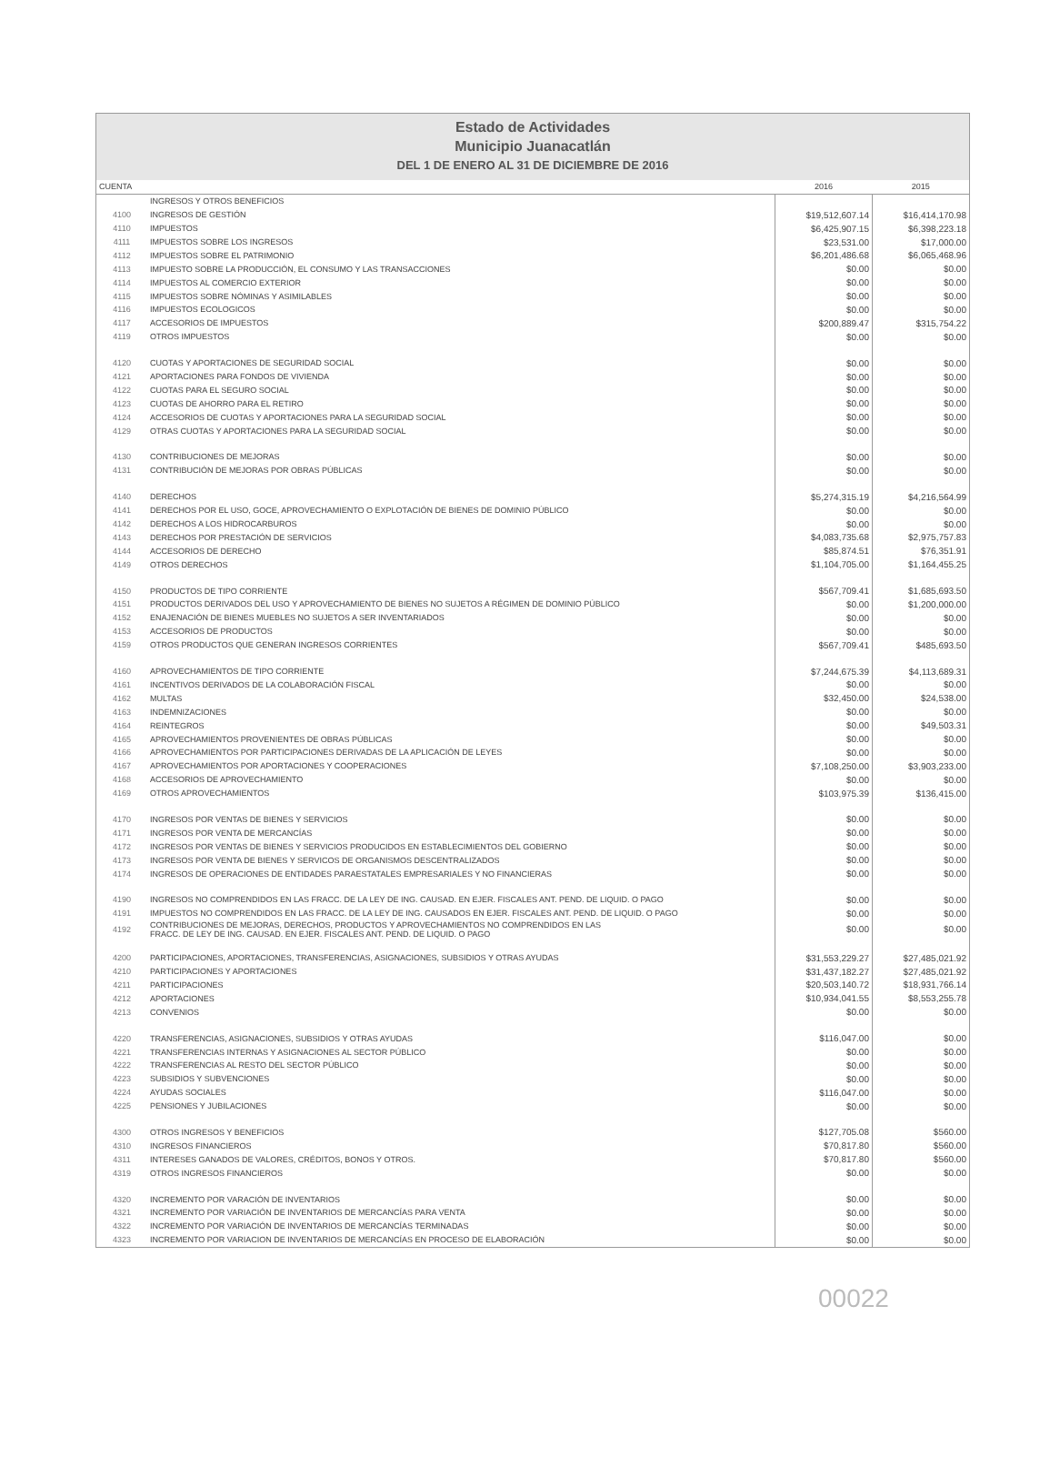Estado de Actividades
Municipio Juanacatlán
DEL 1 DE ENERO AL 31 DE DICIEMBRE DE 2016
| CUENTA | | 2016 | 2015 |
| --- | --- | --- | --- |
| | INGRESOS Y OTROS BENEFICIOS | | |
| 4100 | INGRESOS DE GESTIÓN | $19,512,607.14 | $16,414,170.98 |
| 4110 | IMPUESTOS | $6,425,907.15 | $6,398,223.18 |
| 4111 | IMPUESTOS SOBRE LOS INGRESOS | $23,531.00 | $17,000.00 |
| 4112 | IMPUESTOS SOBRE EL PATRIMONIO | $6,201,486.68 | $6,065,468.96 |
| 4113 | IMPUESTO SOBRE LA PRODUCCIÓN, EL CONSUMO Y LAS TRANSACCIONES | $0.00 | $0.00 |
| 4114 | IMPUESTOS AL COMERCIO EXTERIOR | $0.00 | $0.00 |
| 4115 | IMPUESTOS SOBRE NÓMINAS Y ASIMILABLES | $0.00 | $0.00 |
| 4116 | IMPUESTOS ECOLOGICOS | $0.00 | $0.00 |
| 4117 | ACCESORIOS DE IMPUESTOS | $200,889.47 | $315,754.22 |
| 4119 | OTROS IMPUESTOS | $0.00 | $0.00 |
| 4120 | CUOTAS Y APORTACIONES DE SEGURIDAD SOCIAL | $0.00 | $0.00 |
| 4121 | APORTACIONES PARA FONDOS DE VIVIENDA | $0.00 | $0.00 |
| 4122 | CUOTAS PARA EL SEGURO SOCIAL | $0.00 | $0.00 |
| 4123 | CUOTAS DE AHORRO PARA EL RETIRO | $0.00 | $0.00 |
| 4124 | ACCESORIOS DE CUOTAS Y APORTACIONES PARA LA SEGURIDAD SOCIAL | $0.00 | $0.00 |
| 4129 | OTRAS CUOTAS Y APORTACIONES PARA LA SEGURIDAD SOCIAL | $0.00 | $0.00 |
| 4130 | CONTRIBUCIONES DE MEJORAS | $0.00 | $0.00 |
| 4131 | CONTRIBUCIÓN DE MEJORAS POR OBRAS PÚBLICAS | $0.00 | $0.00 |
| 4140 | DERECHOS | $5,274,315.19 | $4,216,564.99 |
| 4141 | DERECHOS POR EL USO, GOCE, APROVECHAMIENTO O EXPLOTACIÓN DE BIENES DE DOMINIO PÚBLICO | $0.00 | $0.00 |
| 4142 | DERECHOS A LOS HIDROCARBUROS | $0.00 | $0.00 |
| 4143 | DERECHOS POR PRESTACIÓN DE SERVICIOS | $4,083,735.68 | $2,975,757.83 |
| 4144 | ACCESORIOS DE DERECHO | $85,874.51 | $76,351.91 |
| 4149 | OTROS DERECHOS | $1,104,705.00 | $1,164,455.25 |
| 4150 | PRODUCTOS DE TIPO CORRIENTE | $567,709.41 | $1,685,693.50 |
| 4151 | PRODUCTOS DERIVADOS DEL USO Y APROVECHAMIENTO DE BIENES NO SUJETOS A RÉGIMEN DE DOMINIO PÚBLICO | $0.00 | $1,200,000.00 |
| 4152 | ENAJENACIÓN DE BIENES MUEBLES NO SUJETOS A SER INVENTARIADOS | $0.00 | $0.00 |
| 4153 | ACCESORIOS DE PRODUCTOS | $0.00 | $0.00 |
| 4159 | OTROS PRODUCTOS QUE GENERAN INGRESOS CORRIENTES | $567,709.41 | $485,693.50 |
| 4160 | APROVECHAMIENTOS DE TIPO CORRIENTE | $7,244,675.39 | $4,113,689.31 |
| 4161 | INCENTIVOS DERIVADOS DE LA COLABORACIÓN FISCAL | $0.00 | $0.00 |
| 4162 | MULTAS | $32,450.00 | $24,538.00 |
| 4163 | INDEMNIZACIONES | $0.00 | $0.00 |
| 4164 | REINTEGROS | $0.00 | $49,503.31 |
| 4165 | APROVECHAMIENTOS PROVENIENTES DE OBRAS PÚBLICAS | $0.00 | $0.00 |
| 4166 | APROVECHAMIENTOS POR PARTICIPACIONES DERIVADAS DE LA APLICACIÓN DE LEYES | $0.00 | $0.00 |
| 4167 | APROVECHAMIENTOS POR APORTACIONES Y COOPERACIONES | $7,108,250.00 | $3,903,233.00 |
| 4168 | ACCESORIOS DE APROVECHAMIENTO | $0.00 | $0.00 |
| 4169 | OTROS APROVECHAMIENTOS | $103,975.39 | $136,415.00 |
| 4170 | INGRESOS POR VENTAS DE BIENES Y SERVICIOS | $0.00 | $0.00 |
| 4171 | INGRESOS POR VENTA DE MERCANCÍAS | $0.00 | $0.00 |
| 4172 | INGRESOS POR VENTAS DE BIENES Y SERVICIOS PRODUCIDOS EN ESTABLECIMIENTOS DEL GOBIERNO | $0.00 | $0.00 |
| 4173 | INGRESOS POR VENTA DE BIENES Y SERVICOS DE ORGANISMOS DESCENTRALIZADOS | $0.00 | $0.00 |
| 4174 | INGRESOS DE OPERACIONES DE ENTIDADES PARAESTATALES EMPRESARIALES Y NO FINANCIERAS | $0.00 | $0.00 |
| 4190 | INGRESOS NO COMPRENDIDOS EN LAS FRACC. DE LA LEY DE ING. CAUSAD. EN EJER. FISCALES ANT. PEND. DE LIQUID. O PAGO | $0.00 | $0.00 |
| 4191 | IMPUESTOS NO COMPRENDIDOS EN LAS FRACC. DE LA LEY DE ING. CAUSADOS EN EJER. FISCALES ANT. PEND. DE LIQUID. O PAGO | $0.00 | $0.00 |
| 4192 | CONTRIBUCIONES DE MEJORAS, DERECHOS, PRODUCTOS Y APROVECHAMIENTOS NO COMPRENDIDOS EN LAS FRACC. DE LEY DE ING. CAUSAD. EN EJER. FISCALES ANT. PEND. DE LIQUID. O PAGO | $0.00 | $0.00 |
| 4200 | PARTICIPACIONES, APORTACIONES, TRANSFERENCIAS, ASIGNACIONES, SUBSIDIOS Y OTRAS AYUDAS | $31,553,229.27 | $27,485,021.92 |
| 4210 | PARTICIPACIONES Y APORTACIONES | $31,437,182.27 | $27,485,021.92 |
| 4211 | PARTICIPACIONES | $20,503,140.72 | $18,931,766.14 |
| 4212 | APORTACIONES | $10,934,041.55 | $8,553,255.78 |
| 4213 | CONVENIOS | $0.00 | $0.00 |
| 4220 | TRANSFERENCIAS, ASIGNACIONES, SUBSIDIOS Y OTRAS AYUDAS | $116,047.00 | $0.00 |
| 4221 | TRANSFERENCIAS INTERNAS Y ASIGNACIONES AL SECTOR PÚBLICO | $0.00 | $0.00 |
| 4222 | TRANSFERENCIAS AL RESTO DEL SECTOR PÚBLICO | $0.00 | $0.00 |
| 4223 | SUBSIDIOS Y SUBVENCIONES | $0.00 | $0.00 |
| 4224 | AYUDAS SOCIALES | $116,047.00 | $0.00 |
| 4225 | PENSIONES Y JUBILACIONES | $0.00 | $0.00 |
| 4300 | OTROS INGRESOS Y BENEFICIOS | $127,705.08 | $560.00 |
| 4310 | INGRESOS FINANCIEROS | $70,817.80 | $560.00 |
| 4311 | INTERESES GANADOS DE VALORES, CRÉDITOS, BONOS Y OTROS. | $70,817.80 | $560.00 |
| 4319 | OTROS INGRESOS FINANCIEROS | $0.00 | $0.00 |
| 4320 | INCREMENTO POR VARACIÓN DE INVENTARIOS | $0.00 | $0.00 |
| 4321 | INCREMENTO POR VARIACIÓN DE INVENTARIOS DE MERCANCÍAS PARA VENTA | $0.00 | $0.00 |
| 4322 | INCREMENTO POR VARIACIÓN DE INVENTARIOS DE MERCANCÍAS TERMINADAS | $0.00 | $0.00 |
| 4323 | INCREMENTO POR VARIACION DE INVENTARIOS DE MERCANCÍAS EN PROCESO DE ELABORACIÓN | $0.00 | $0.00 |
00022